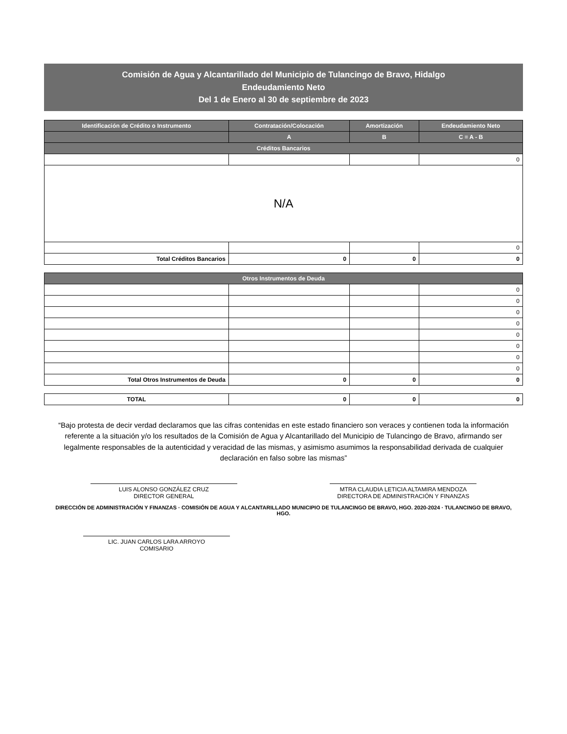Comisión de Agua y Alcantarillado del Municipio de Tulancingo de Bravo, Hidalgo
Endeudamiento Neto
Del 1 de Enero al 30 de septiembre de 2023
| Identificación de Crédito o Instrumento | Contratación/Colocación | Amortización | Endeudamiento Neto |
| --- | --- | --- | --- |
| | A | B | C = A - B |
| Créditos Bancarios | | | |
| | | | 0 |
| N/A | | | |
| | | | 0 |
| Total Créditos Bancarios | 0 | 0 | 0 |
| Otros Instrumentos de Deuda | | | |
| | | | 0 |
| | | | 0 |
| | | | 0 |
| | | | 0 |
| | | | 0 |
| | | | 0 |
| | | | 0 |
| | | | 0 |
| Total Otros Instrumentos de Deuda | 0 | 0 | 0 |
| TOTAL | 0 | 0 | 0 |
“Bajo protesta de decir verdad declaramos que las cifras contenidas en este estado financiero son veraces y contienen toda la información referente a la situación y/o los resultados de la Comisión de Agua y Alcantarillado del Municipio de Tulancingo de Bravo, afirmando ser legalmente responsables de la autenticidad y veracidad de las mismas, y asimismo asumimos la responsabilidad derivada de cualquier declaración en falso sobre las mismas”
LUIS ALONSO GONZÁLEZ CRUZ
DIRECTOR GENERAL
MTRA CLAUDIA LETICIA ALTAMIRA MENDOZA
DIRECTORA DE ADMINISTRACIÓN Y FINANZAS
DIRECCIÓN DE ADMINISTRACIÓN Y FINANZAS · COMISIÓN DE AGUA Y ALCANTARILLADO MUNICIPIO DE TULANCINGO DE BRAVO, HGO. 2020-2024 · TULANCINGO DE BRAVO, HGO.
LIC. JUAN CARLOS LARA ARROYO
COMISARIO